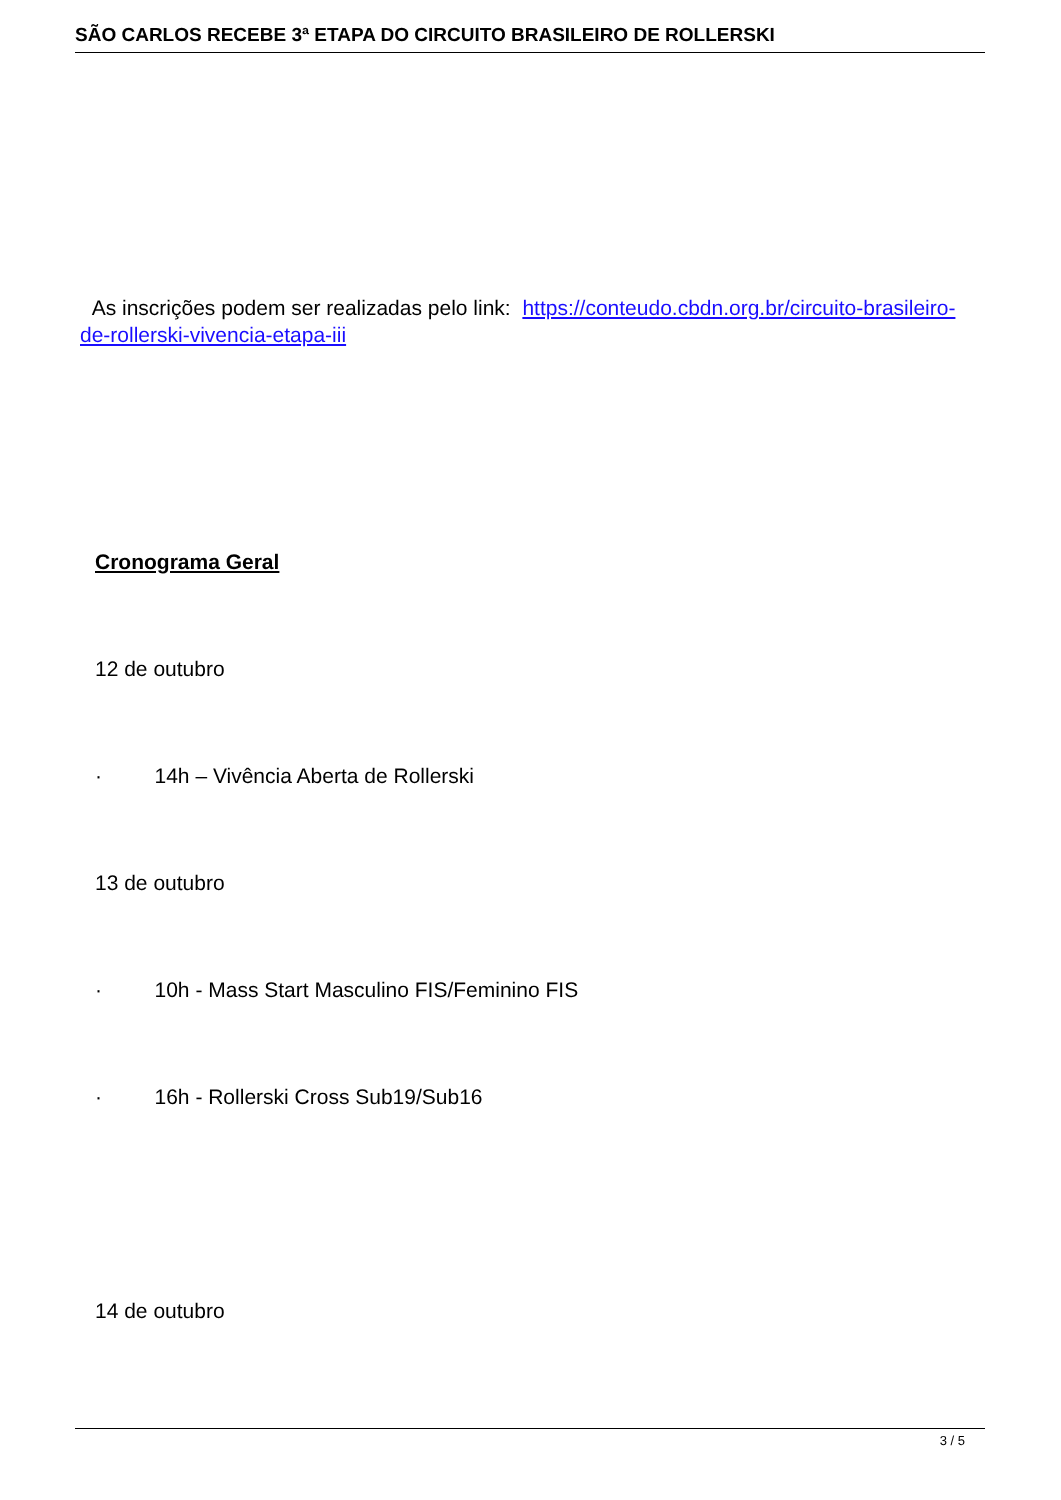SÃO CARLOS RECEBE 3ª ETAPA DO CIRCUITO BRASILEIRO DE ROLLERSKI
As inscrições podem ser realizadas pelo link: https://conteudo.cbdn.org.br/circuito-brasileiro-de-rollerski-vivencia-etapa-iii
Cronograma Geral
12 de outubro
· 14h – Vivência Aberta de Rollerski
13 de outubro
· 10h - Mass Start Masculino FIS/Feminino FIS
· 16h - Rollerski Cross Sub19/Sub16
14 de outubro
3 / 5